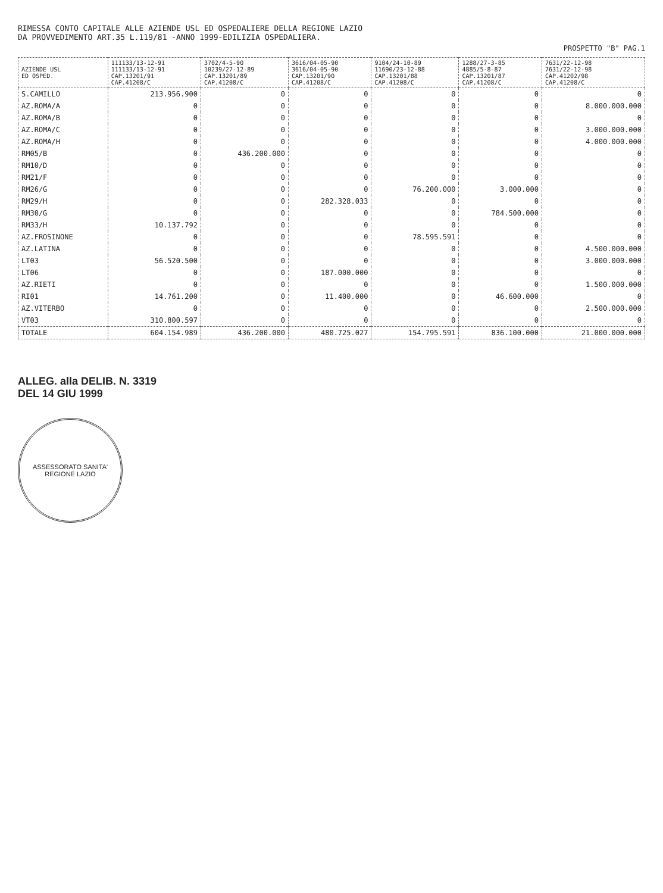RIMESSA CONTO CAPITALE ALLE AZIENDE USL ED OSPEDALIERE DELLA REGIONE LAZIO
DA PROVVEDIMENTO ART.35 L.119/81 -ANNO 1999-EDILIZIA OSPEDALIERA.
PROSPETTO "B" PAG.1
| AZIENDE USL ED OSPED. | 111133/13-12-91 111133/13-12-91 CAP.13201/91 CAP.41208/C | 3702/4-5-90 10239/27-12-89 CAP.13201/89 CAP.41208/C | 3616/04-05-90 3616/04-05-90 CAP.13201/90 CAP.41208/C | 9104/24-10-89 11690/23-12-88 CAP.13201/88 CAP.41208/C | 1288/27-3-85 4885/5-8-87 CAP.13201/87 CAP.41208/C | 7631/22-12-98 7631/22-12-98 CAP.41202/98 CAP.41208/C |
| --- | --- | --- | --- | --- | --- | --- |
| S.CAMILLO | 213.956.900 | 0 | 0 | 0 | 0 | 0 |
| AZ.ROMA/A | 0 | 0 | 0 | 0 | 0 | 8.000.000.000 |
| AZ.ROMA/B | 0 | 0 | 0 | 0 | 0 | 0 |
| AZ.ROMA/C | 0 | 0 | 0 | 0 | 0 | 3.000.000.000 |
| AZ.ROMA/H | 0 | 0 | 0 | 0 | 0 | 4.000.000.000 |
| RM05/B | 0 | 436.200.000 | 0 | 0 | 0 | 0 |
| RM10/D | 0 | 0 | 0 | 0 | 0 | 0 |
| RM21/F | 0 | 0 | 0 | 0 | 0 | 0 |
| RM26/G | 0 | 0 | 0 | 76.200.000 | 3.000.000 | 0 |
| RM29/H | 0 | 0 | 282.328.033 | 0 | 0 | 0 |
| RM30/G | 0 | 0 | 0 | 0 | 784.500.000 | 0 |
| RM33/H | 10.137.792 | 0 | 0 | 0 | 0 | 0 |
| AZ.FROSINONE | 0 | 0 | 0 | 78.595.591 | 0 | 0 |
| AZ.LATINA | 0 | 0 | 0 | 0 | 0 | 4.500.000.000 |
| LT03 | 56.520.500 | 0 | 0 | 0 | 0 | 3.000.000.000 |
| LT06 | 0 | 0 | 187.000.000 | 0 | 0 | 0 |
| AZ.RIETI | 0 | 0 | 0 | 0 | 0 | 1.500.000.000 |
| RI01 | 14.761.200 | 0 | 11.400.000 | 0 | 46.600.000 | 0 |
| AZ.VITERBO | 0 | 0 | 0 | 0 | 0 | 2.500.000.000 |
| VT03 | 310.800.597 | 0 | 0 | 0 | 0 | 0 |
| TOTALE | 604.154.989 | 436.200.000 | 480.725.027 | 154.795.591 | 836.100.000 | 21.000.000.000 |
ALLEG. alla DELIB. N. 3319
DEL 14 GIU 1999
ASSESSORATO SANITA'
REGIONE LAZIO